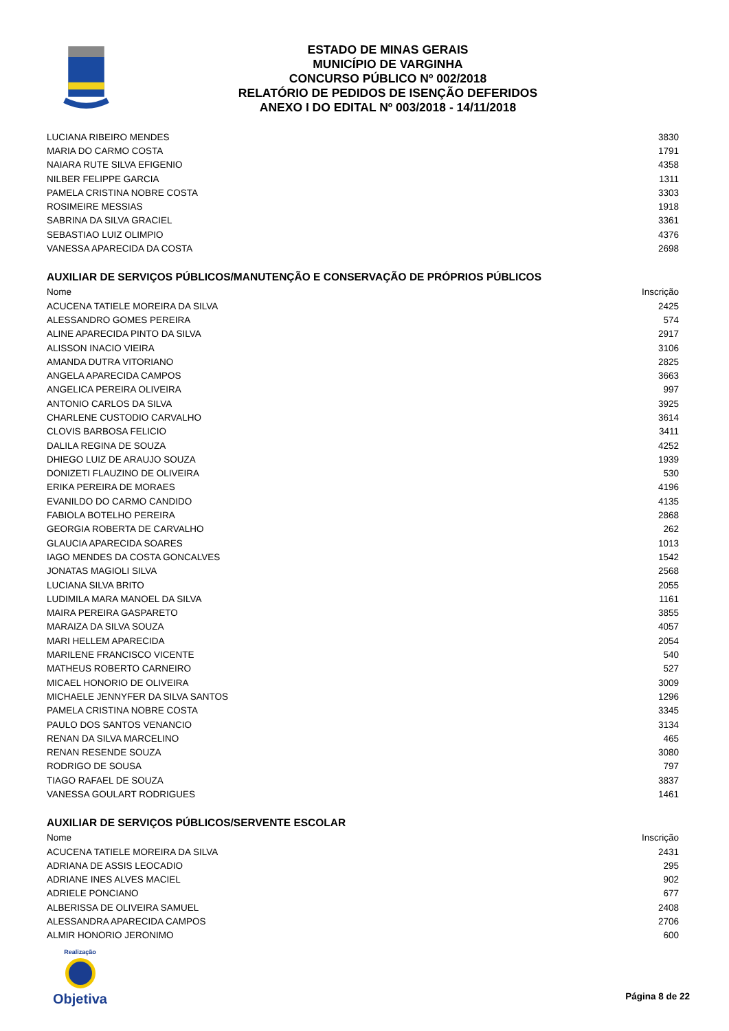ESTADO DE MINAS GERAIS
MUNICÍPIO DE VARGINHA
CONCURSO PÚBLICO Nº 002/2018
RELATÓRIO DE PEDIDOS DE ISENÇÃO DEFERIDOS
ANEXO I DO EDITAL Nº 003/2018 - 14/11/2018
| LUCIANA RIBEIRO MENDES | 3830 |
| MARIA DO CARMO COSTA | 1791 |
| NAIARA RUTE SILVA EFIGENIO | 4358 |
| NILBER FELIPPE GARCIA | 1311 |
| PAMELA CRISTINA NOBRE COSTA | 3303 |
| ROSIMEIRE MESSIAS | 1918 |
| SABRINA DA SILVA GRACIEL | 3361 |
| SEBASTIAO LUIZ OLIMPIO | 4376 |
| VANESSA APARECIDA DA COSTA | 2698 |
AUXILIAR DE SERVIÇOS PÚBLICOS/MANUTENÇÃO E CONSERVAÇÃO DE PRÓPRIOS PÚBLICOS
| Nome | Inscrição |
| --- | --- |
| ACUCENA TATIELE MOREIRA DA SILVA | 2425 |
| ALESSANDRO GOMES PEREIRA | 574 |
| ALINE APARECIDA PINTO DA SILVA | 2917 |
| ALISSON INACIO VIEIRA | 3106 |
| AMANDA DUTRA VITORIANO | 2825 |
| ANGELA APARECIDA CAMPOS | 3663 |
| ANGELICA PEREIRA OLIVEIRA | 997 |
| ANTONIO CARLOS DA SILVA | 3925 |
| CHARLENE CUSTODIO CARVALHO | 3614 |
| CLOVIS BARBOSA FELICIO | 3411 |
| DALILA REGINA DE SOUZA | 4252 |
| DHIEGO LUIZ DE ARAUJO SOUZA | 1939 |
| DONIZETI FLAUZINO DE OLIVEIRA | 530 |
| ERIKA PEREIRA DE MORAES | 4196 |
| EVANILDO DO CARMO CANDIDO | 4135 |
| FABIOLA BOTELHO PEREIRA | 2868 |
| GEORGIA ROBERTA DE CARVALHO | 262 |
| GLAUCIA APARECIDA SOARES | 1013 |
| IAGO MENDES DA COSTA GONCALVES | 1542 |
| JONATAS MAGIOLI SILVA | 2568 |
| LUCIANA SILVA BRITO | 2055 |
| LUDIMILA MARA MANOEL DA SILVA | 1161 |
| MAIRA PEREIRA GASPARETO | 3855 |
| MARAIZA DA SILVA SOUZA | 4057 |
| MARI HELLEM APARECIDA | 2054 |
| MARILENE FRANCISCO VICENTE | 540 |
| MATHEUS ROBERTO CARNEIRO | 527 |
| MICAEL HONORIO DE OLIVEIRA | 3009 |
| MICHAELE JENNYFER DA SILVA SANTOS | 1296 |
| PAMELA CRISTINA NOBRE COSTA | 3345 |
| PAULO DOS SANTOS VENANCIO | 3134 |
| RENAN DA SILVA MARCELINO | 465 |
| RENAN RESENDE SOUZA | 3080 |
| RODRIGO DE SOUSA | 797 |
| TIAGO RAFAEL DE SOUZA | 3837 |
| VANESSA GOULART RODRIGUES | 1461 |
AUXILIAR DE SERVIÇOS PÚBLICOS/SERVENTE ESCOLAR
| Nome | Inscrição |
| --- | --- |
| ACUCENA TATIELE MOREIRA DA SILVA | 2431 |
| ADRIANA DE ASSIS LEOCADIO | 295 |
| ADRIANE INES ALVES MACIEL | 902 |
| ADRIELE PONCIANO | 677 |
| ALBERISSA DE OLIVEIRA SAMUEL | 2408 |
| ALESSANDRA APARECIDA CAMPOS | 2706 |
| ALMIR HONORIO JERONIMO | 600 |
Realização
Objetiva
Página 8 de 22